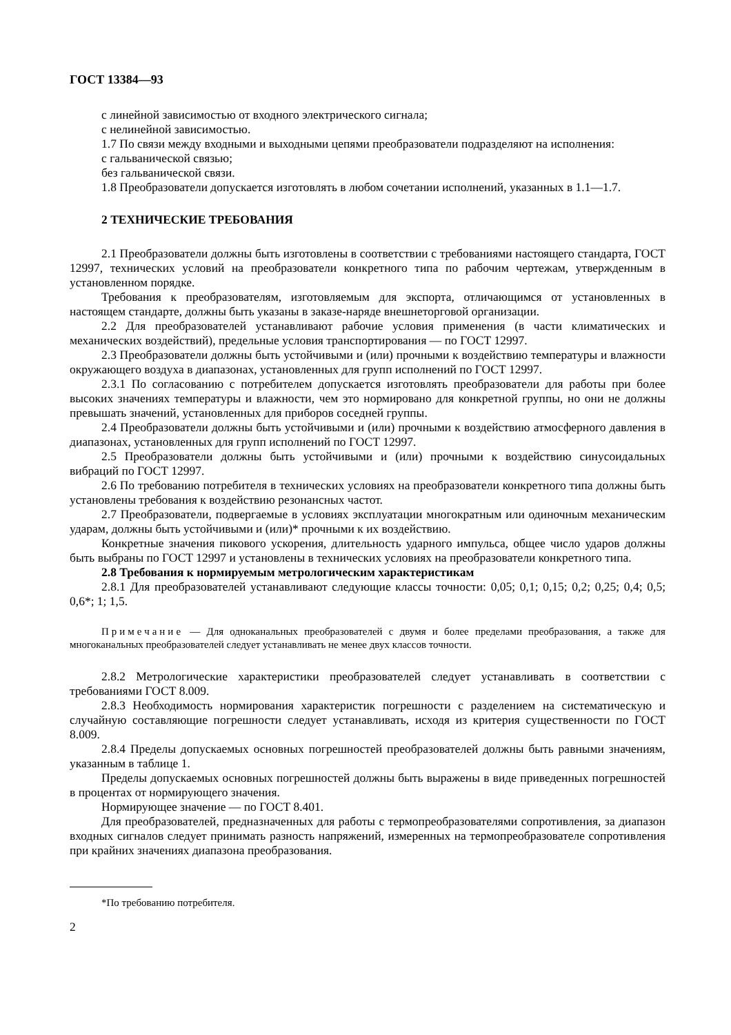ГОСТ 13384—93
с линейной зависимостью от входного электрического сигнала;
с нелинейной зависимостью.
1.7 По связи между входными и выходными цепями преобразователи подразделяют на исполнения:
с гальванической связью;
без гальванической связи.
1.8 Преобразователи допускается изготовлять в любом сочетании исполнений, указанных в 1.1—1.7.
2 ТЕХНИЧЕСКИЕ ТРЕБОВАНИЯ
2.1 Преобразователи должны быть изготовлены в соответствии с требованиями настоящего стандарта, ГОСТ 12997, технических условий на преобразователи конкретного типа по рабочим чертежам, утвержденным в установленном порядке.
Требования к преобразователям, изготовляемым для экспорта, отличающимся от установленных в настоящем стандарте, должны быть указаны в заказе-наряде внешнеторговой организации.
2.2 Для преобразователей устанавливают рабочие условия применения (в части климатических и механических воздействий), предельные условия транспортирования — по ГОСТ 12997.
2.3 Преобразователи должны быть устойчивыми и (или) прочными к воздействию температуры и влажности окружающего воздуха в диапазонах, установленных для групп исполнений по ГОСТ 12997.
2.3.1 По согласованию с потребителем допускается изготовлять преобразователи для работы при более высоких значениях температуры и влажности, чем это нормировано для конкретной группы, но они не должны превышать значений, установленных для приборов соседней группы.
2.4 Преобразователи должны быть устойчивыми и (или) прочными к воздействию атмосферного давления в диапазонах, установленных для групп исполнений по ГОСТ 12997.
2.5 Преобразователи должны быть устойчивыми и (или) прочными к воздействию синусоидальных вибраций по ГОСТ 12997.
2.6 По требованию потребителя в технических условиях на преобразователи конкретного типа должны быть установлены требования к воздействию резонансных частот.
2.7 Преобразователи, подвергаемые в условиях эксплуатации многократным или одиночным механическим ударам, должны быть устойчивыми и (или)* прочными к их воздействию.
Конкретные значения пикового ускорения, длительность ударного импульса, общее число ударов должны быть выбраны по ГОСТ 12997 и установлены в технических условиях на преобразователи конкретного типа.
2.8 Требования к нормируемым метрологическим характеристикам
2.8.1 Для преобразователей устанавливают следующие классы точности: 0,05; 0,1; 0,15; 0,2; 0,25; 0,4; 0,5; 0,6*; 1; 1,5.
Примечание — Для одноканальных преобразователей с двумя и более пределами преобразования, а также для многоканальных преобразователей следует устанавливать не менее двух классов точности.
2.8.2 Метрологические характеристики преобразователей следует устанавливать в соответствии с требованиями ГОСТ 8.009.
2.8.3 Необходимость нормирования характеристик погрешности с разделением на систематическую и случайную составляющие погрешности следует устанавливать, исходя из критерия существенности по ГОСТ 8.009.
2.8.4 Пределы допускаемых основных погрешностей преобразователей должны быть равными значениям, указанным в таблице 1.
Пределы допускаемых основных погрешностей должны быть выражены в виде приведенных погрешностей в процентах от нормирующего значения.
Нормирующее значение — по ГОСТ 8.401.
Для преобразователей, предназначенных для работы с термопреобразователями сопротивления, за диапазон входных сигналов следует принимать разность напряжений, измеренных на термопреобразователе сопротивления при крайних значениях диапазона преобразования.
*По требованию потребителя.
2